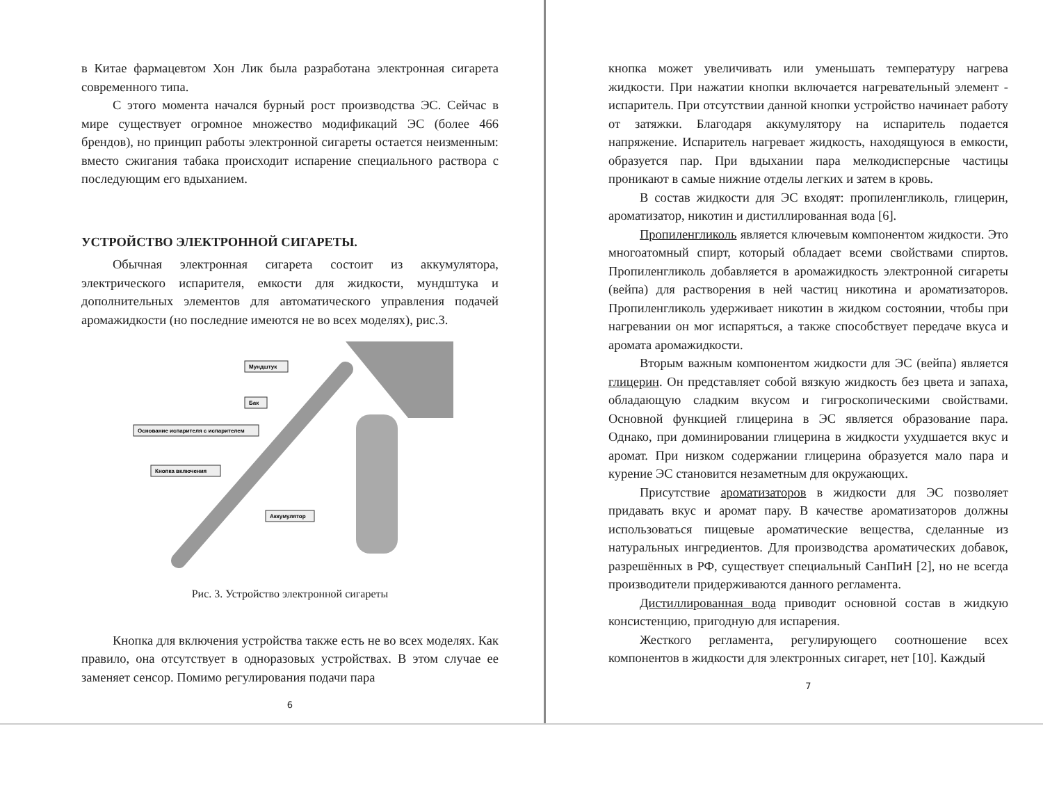в Китае фармацевтом Хон Лик была разработана электронная сигарета современного типа.
С этого момента начался бурный рост производства ЭС. Сейчас в мире существует огромное множество модификаций ЭС (более 466 брендов), но принцип работы электронной сигареты остается неизменным: вместо сжигания табака происходит испарение специального раствора с последующим его вдыханием.
УСТРОЙСТВО ЭЛЕКТРОННОЙ СИГАРЕТЫ.
Обычная электронная сигарета состоит из аккумулятора, электрического испарителя, емкости для жидкости, мундштука и дополнительных элементов для автоматического управления подачей аромажидкости (но последние имеются не во всех моделях), рис.3.
Мундштук
Бак
Основание испарителя с испарителем
Кнопка включения
Аккумулятор
Рис. 3. Устройство электронной сигареты
Кнопка для включения устройства также есть не во всех моделях. Как правило, она отсутствует в одноразовых устройствах. В этом случае ее заменяет сенсор. Помимо регулирования подачи пара
6
кнопка может увеличивать или уменьшать температуру нагрева жидкости. При нажатии кнопки включается нагревательный элемент - испаритель. При отсутствии данной кнопки устройство начинает работу от затяжки. Благодаря аккумулятору на испаритель подается напряжение. Испаритель нагревает жидкость, находящуюся в емкости, образуется пар. При вдыхании пара мелкодисперсные частицы проникают в самые нижние отделы легких и затем в кровь.
В состав жидкости для ЭС входят: пропиленгликоль, глицерин, ароматизатор, никотин и дистиллированная вода [6].
Пропиленгликоль является ключевым компонентом жидкости. Это многоатомный спирт, который обладает всеми свойствами спиртов. Пропиленгликоль добавляется в аромажидкость электронной сигареты (вейпа) для растворения в ней частиц никотина и ароматизаторов. Пропиленгликоль удерживает никотин в жидком состоянии, чтобы при нагревании он мог испаряться, а также способствует передаче вкуса и аромата аромажидкости.
Вторым важным компонентом жидкости для ЭС (вейпа) является глицерин. Он представляет собой вязкую жидкость без цвета и запаха, обладающую сладким вкусом и гигроскопическими свойствами. Основной функцией глицерина в ЭС является образование пара. Однако, при доминировании глицерина в жидкости ухудшается вкус и аромат. При низком содержании глицерина образуется мало пара и курение ЭС становится незаметным для окружающих.
Присутствие ароматизаторов в жидкости для ЭС позволяет придавать вкус и аромат пару. В качестве ароматизаторов должны использоваться пищевые ароматические вещества, сделанные из натуральных ингредиентов. Для производства ароматических добавок, разрешённых в РФ, существует специальный СанПиН [2], но не всегда производители придерживаются данного регламента.
Дистиллированная вода приводит основной состав в жидкую консистенцию, пригодную для испарения.
Жесткого регламента, регулирующего соотношение всех компонентов в жидкости для электронных сигарет, нет [10]. Каждый
7